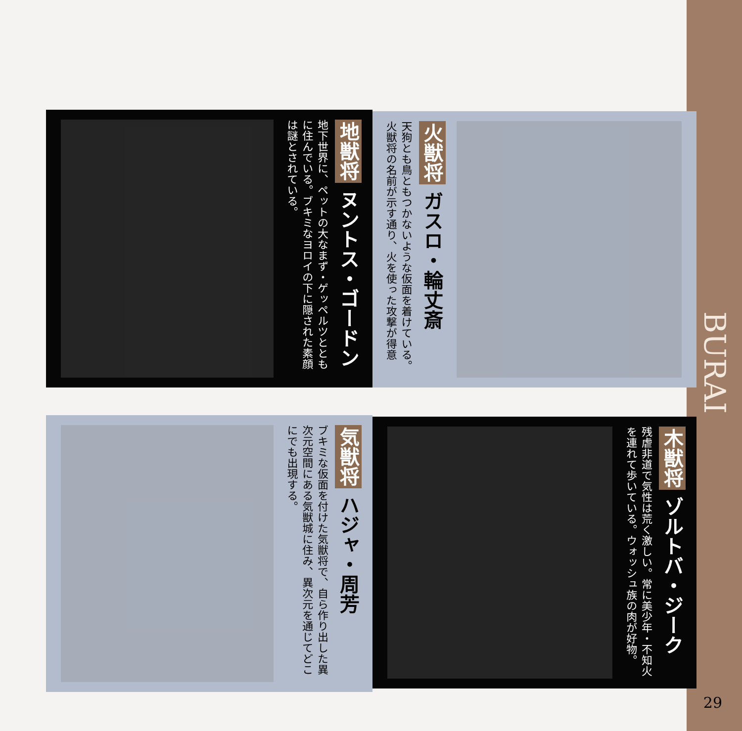地獣将 ヌントス・ゴードン
地下世界に、ペットの大なまず・ゲッペルツとともに住んでいる。ブキミなヨロイの下に隠された素顔は謎とされている。
火獣将 ガスロ・輪丈斎
天狗とも鳥ともつかないような仮面を着けている。火獣将の名前が示す通り、火を使った攻撃が得意
気獣将 ハジャ・周芳
ブキミな仮面を付けた気獣将で、自ら作り出した異次元空間にある気獣城に住み、異次元を通じてどこにでも出現する。
木獣将 ゾルトバ・ジーク
残虐非道で気性は荒く激しい。常に美少年・不知火を連れて歩いている。ウォッシュ族の肉が好物。
BURAI
29